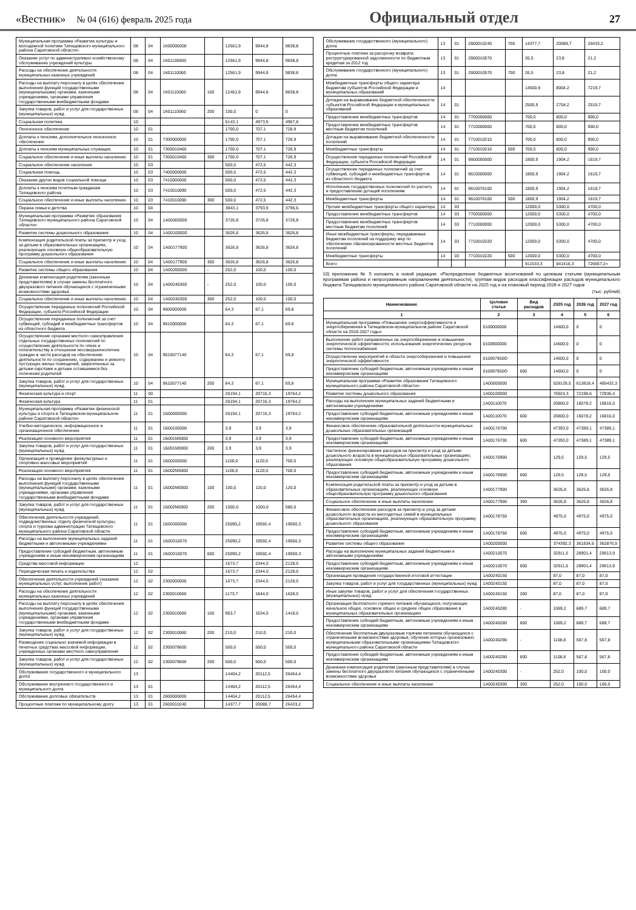«Вестник» № 04 (616) февраль 2025 года Официальный отдел 27
| Муниципальная программа «Развитие культуры и молодежной политики Татищевского муниципального района Саратовской области» | 08 | 04 | 1К00000000 | | 12561,9 | 9944,8 | 9838,8 |
| Оказание услуг по административно-хозяйственному обслуживанию учреждений культуры | 08 | 04 | 1К01100000 | | 12561,9 | 9944,8 | 9838,8 |
| Расходы на обеспечение деятельности муниципальных казенных учреждений | 08 | 04 | 1К01110060 | | 12561,9 | 9944,8 | 9838,8 |
| Расходы на выплату персоналу в целях обеспечения выполнения функций государственными (муниципальными) органами, казенными учреждениями, органами управления государственными внебюджетными фондами | 08 | 04 | 1К01110060 | 100 | 12461,9 | 9944,8 | 9838,8 |
| Закупка товаров, работ и услуг для государственных (муниципальных) нужд | 08 | 04 | 1К01110060 | 200 | 100,0 | 0 | 0 |
| Социальная политика | 10 | | | | 6143,1 | 4973,5 | 4967,8 |
| Пенсионное обеспечение | 10 | 01 | | | 1700,0 | 707,1 | 728,9 |
| Доплаты к пенсиям, дополнительное пенсионное обеспечение | 10 | 01 | 7300000000 | | 1700,0 | 707,1 | 728,9 |
| Доплаты к пенсиям муниципальных служащих | 10 | 01 | 7300010460 | | 1700,0 | 707,1 | 728,9 |
| Социальное обеспечение и иные выплаты населению | 10 | 01 | 7300010460 | 300 | 1700,0 | 707,1 | 728,9 |
| Социальное обеспечение населения | 10 | 03 | | | 500,0 | 472,5 | 442,3 |
| Социальная помощь | 10 | 03 | 7400000000 | | 500,0 | 472,5 | 442,3 |
| Оказание других видов социальной помощи | 10 | 03 | 7410000000 | | 500,0 | 472,5 | 442,3 |
| Доплаты к пенсиям почетным гражданам Татищевского района | 10 | 03 | 7410010090 | | 500,0 | 472,5 | 442,3 |
| Социальное обеспечение и иные выплаты населению | 10 | 03 | 7410010090 | 300 | 500,0 | 472,5 | 442,3 |
| Охрана семьи и детства | 10 | 04 | | | 3943,1 | 3793,9 | 3796,6 |
| Муниципальная программа «Развитие образования Татищевского муниципального района Саратовской области» | 10 | 04 | 1А00000000 | | 3726,8 | 3726,8 | 3726,8 |
| Развитие системы дошкольного образования | 10 | 04 | 1А00100000 | | 3626,8 | 3626,8 | 3626,8 |
| Компенсация родительской платы за присмотр и уход за детьми в образовательных организациях, реализующих основную общеобразовательную программу дошкольного образования | 10 | 04 | 1А00177900 | | 3626,8 | 3626,8 | 3626,8 |
| Социальное обеспечение и иные выплаты населению | 10 | 04 | 1А00177900 | 300 | 3626,8 | 3626,8 | 3626,8 |
| Развитие системы общего образования | 10 | 04 | 1А00200000 | - | 252,0 | 100,0 | 100,0 |
| Денежная компенсация родителям (законным представителям) в случае замены бесплатного двухразового питания обучающихся с ограниченными возможностями здоровья | 10 | 04 | 1А00240300 | - | 252,0 | 100,0 | 100,0 |
| Социальное обеспечение и иные выплаты населению | 10 | 04 | 1А00240300 | 300 | 252,0 | 100,0 | 100,0 |
| Осуществление переданных полномочий Российской Федерации, субъекта Российской Федерации | 10 | 04 | 9600000000 | | 64,3 | 67,1 | 69,8 |
| Осуществление переданных полномочий за счет субвенций, субсидий и межбюджетных трансфертов из областного бюджета | 10 | 04 | 9610000000 | | 64,3 | 67,1 | 69,8 |
| Осуществление органами местного самоуправления отдельных государственных полномочий по осуществлению деятельности по опеке и попечительству в отношении несовершеннолетних граждан в части расходов на обеспечение деятельности по сохранению, содержанию и ремонту пустующих жилых помещений, закрепленных за детьми-сиротами и детьми оставшимися без попечения родителей | 10 | 04 | 9610077140 | | 64,3 | 67,1 | 69,8 |
| Закупка товаров, работ и услуг для государственных (муниципальных) нужд | 10 | 04 | 9610077140 | 200 | 64,3 | 67,1 | 69,8 |
| Физическая культура и спорт | 11 | 00 | | | 26194,1 | 20716,3 | 19764,2 |
| Физическая культура | 11 | 01 | | | 26194,1 | 20716,3 | 19764,2 |
| Муниципальная программа «Развитие физической культуры и спорта в Татищевском муниципальном районе Саратовской области» | 11 | 01 | 1Б00000000 | | 26194,1 | 20716,3 | 19764,2 |
| Учебно-методическое, информационное и организационное обеспечение | 11 | 01 | 1Б00100000 | | 3,9 | 3,9 | 3,9 |
| Реализация основного мероприятия | 11 | 01 | 1Б001М0000 | | 3,9 | 3,9 | 3,9 |
| Закупка товаров, работ и услуг для государственных (муниципальных) нужд | 11 | 01 | 1Б001М0000 | 200 | 3,9 | 3,9 | 3,9 |
| Организация и проведение физкультурных и спортивно-массовых мероприятий | 11 | 01 | 1Б00200000 | | 1100,0 | 1120,0 | 700,0 |
| Реализация основного мероприятия | 11 | 01 | 1Б002М0000 | | 1100,0 | 1120,0 | 700,0 |
| Расходы на выплату персоналу в целях обеспечения выполнения функций государственными (муниципальными) органами, казенными учреждениями, органами управления государственными внебюджетными фондами | 11 | 01 | 1Б002М0000 | 100 | 100,0 | 120,0 | 120,0 |
| Закупка товаров, работ и услуг для государственных (муниципальных) нужд | 11 | 01 | 1Б002М0000 | 200 | 1000,0 | 1000,0 | 580,0 |
| Обеспечение деятельности учреждений, подведомственных отделу физической культуры, спорта и туризма администрации Татищевского муниципального района Саратовской области | 11 | 01 | 1Б00300000 | | 25090,2 | 19592,4 | 19060,3 |
| Расходы на выполнение муниципальных заданий бюджетными и автономными учреждениями | 11 | 01 | 1Б00310070 | | 25090,2 | 19592,4 | 19060,3 |
| Предоставление субсидий бюджетным, автономным учреждениям и иным некоммерческим организациям | 11 | 01 | 1Б00310070 | 600 | 25090,2 | 19592,4 | 19060,3 |
| Средства массовой информации | 12 | | | | 1673,7 | 2344,0 | 2128,0 |
| Периодическая печать и издательства | 12 | 02 | | | 1673,7 | 2344,0 | 2128,0 |
| Обеспечение деятельности учреждений (оказание муниципальных услуг, выполнение работ) | 12 | 02 | 2300000000 | | 1673,7 | 2344,0 | 2128,0 |
| Расходы на обеспечение деятельности муниципальных казенных учреждений | 12 | 02 | 2300010060 | | 1173,7 | 1844,0 | 1628,0 |
| Расходы на выплату персоналу в целях обеспечения выполнения функций государственными (муниципальными) органами, казенными учреждениями, органами управления государственными внебюджетными фондами | 12 | 02 | 2300010060 | 100 | 963,7 | 1634,0 | 1418,0 |
| Закупка товаров, работ и услуг для государственных (муниципальных) нужд | 12 | 02 | 2300010060 | 200 | 210,0 | 210,0 | 210,0 |
| Размещение социально значимой информации в печатных средствах массовой информации, учрежденных органами местного самоуправления | 12 | 02 | 2300078600 | | 500,0 | 500,0 | 500,0 |
| Закупка товаров, работ и услуг для государственных (муниципальных) нужд | 12 | 02 | 2300078600 | 200 | 500,0 | 500,0 | 500,0 |
| Обслуживание государственного и муниципального долга | 13 | | | | 14404,2 | 20112,5 | 26454,4 |
| Обслуживание внутреннего государственного и муниципального долга | 13 | 01 | | | 14404,2 | 20112,5 | 26454,4 |
| Обслуживание долговых обязательств | 13 | 01 | 2600000000 | | 14404,2 | 20112,5 | 26454,4 |
| Процентные платежи по муниципальному долгу | 13 | 01 | 2600010240 | | 14377,7 | 20088,7 | 26433,2 |
| Обслуживание государственного (муниципального) долга | 13 | 01 | 2600010240 | 700 | 14377,7 | 20088,7 | 26433,2 |
| Процентные платежи за рассрочку возврата реструктурированной задолженности по бюджетным кредитам за 2012 год | 13 | 01 | 2600010570 | | 26,5 | 23,8 | 21,2 |
| Обслуживание государственного (муниципального) долга | 13 | 01 | 2600010570 | 700 | 26,5 | 23,8 | 21,2 |
| Межбюджетные трансферты общего характера бюджетам субъектов Российской Федерации и муниципальных образований | 14 | | | | 14500,9 | 8004,2 | 7219,7 |
| Дотации на выравнивание бюджетной обеспеченности субъектов Российской Федерации и муниципальных образований | 14 | 01 | | | 2500,9 | 2704,2 | 2519,7 |
| Предоставление межбюджетных трансфертов | 14 | 01 | 7700000000 | | 700,0 | 800,0 | 900,0 |
| Предоставление межбюджетных трансфертов местным бюджетом поселений | 14 | 01 | 7710000000 | | 700,0 | 800,0 | 900,0 |
| Дотации на выравнивание бюджетной обеспеченности поселений | 14 | 01 | 7710010210 | | 700,0 | 800,0 | 900,0 |
| Межбюджетные трансферты | 14 | 01 | 7710010210 | 500 | 700,0 | 800,0 | 900,0 |
| Осуществление переданных полномочий Российской Федерации, субъекта Российской Федерации | 14 | 01 | 9600000000 | | 1800,9 | 1904,2 | 1619,7 |
| Осуществление переданных полномочий за счет субвенций, субсидий и межбюджетных трансфертов из областного бюджета | 14 | 01 | 9610000000 | | 1800,9 | 1904,2 | 1619,7 |
| Исполнение государственных полномочий по расчету и предоставлению дотаций поселениям | 14 | 01 | 9610076100 | | 1800,9 | 1904,2 | 1619,7 |
| Межбюджетные трансферты | 14 | 01 | 9610076100 | 500 | 1800,9 | 1904,2 | 1619,7 |
| Прочие межбюджетные трансферты общего характера | 14 | 03 | | | 12000,0 | 5300,0 | 4700,0 |
| Предоставление межбюджетных трансфертов | 14 | 03 | 7700000000 | | 12000,0 | 5300,0 | 4700,0 |
| Предоставление межбюджетных трансфертов местным бюджетам поселений | 14 | 03 | 7710000000 | | 12000,0 | 5300,0 | 4700,0 |
| Иные межбюджетные трансферты, передаваемые бюджетам поселений на поддержку мер по обеспечению сбалансированности местных бюджетов поселений | 14 | 03 | 7710010220 | | 12000,0 | 5300,0 | 4700,0 |
| Межбюджетные трансферты | 14 | 03 | 7710010220 | 500 | 12000,0 | 5300,0 | 4700,0 |
| Всего | | | | | 911533,3 | 841416,3 | 726657,2» |
10) приложение № 5 изложить в новой редакции: «Распределение бюджетных ассигнований по целевым статьям (муниципальным программам района и непрограммным направлениям деятельности), группам видов расходов классификации расходов муниципального бюджета Татищевского муниципального района Саратовской области на 2025 год и на плановый период 2026 и 2027 годов
(тыс. рублей)
| Наименование | Целевая статья | Вид расходов | 2025 год | 2026 год | 2027 год |
| --- | --- | --- | --- | --- | --- |
| 1 | 2 | 3 | 4 | 5 | 6 |
| Муниципальная программа «Повышение энергоэффективности и энергосбережения в Татищевском муниципальном районе Саратовской области на 2018-2027 годы» | 0100000000 | | 14600,0 | 0 | 0 |
| Выполнение работ направленных на энергосбережение и повышение энергетической эффективности, использования энергетических ресурсов системы теплоснабжения | 0100900000 | | 14600,0 | 0 | 0 |
| Осуществление мероприятий в области энергосбережения и повышения энергетической эффективности | 010097950О | | 14600,0 | 0 | 0 |
| Предоставление субсидий бюджетным, автономным учреждениям и иным некоммерческим организациям | 010097950О | 600 | 14600,0 | 0 | 0 |
| Муниципальная программа «Развитие образования Татищевского муниципального района Саратовской области» | 1А00000000 | | 528129,5 | 613818,4 | 485432,3 |
| Развитие системы дошкольного образования | 1А00100000 | | 76924,3 | 72198,6 | 72936,4 |
| Расходы на выполнение муниципальных заданий бюджетными и автономными учреждениями | 1А00110070 | | 20800,0 | 16078,2 | 16816,0 |
| Предоставление субсидий бюджетным, автономным учреждениям и иным некоммерческим организациям | 1А00110070 | 600 | 20800,0 | 16078,2 | 16816,0 |
| Финансовое обеспечение образовательной деятельности муниципальных дошкольных образовательных организаций | 1А00176700 | | 47393,0 | 47389,1 | 47389,1 |
| Предоставление субсидий бюджетным, автономным учреждениям и иным некоммерческим организациям | 1А00176700 | 600 | 47393,0 | 47389,1 | 47389,1 |
| Частичное финансирование расходов на присмотр и уход за детьми дошкольного возраста в муниципальных образовательных организациях, реализующих основную общеобразовательную программу дошкольного образования | 1А00176900 | | 129,5 | 129,5 | 129,5 |
| Предоставление субсидий бюджетным, автономным учреждениям и иным некоммерческим организациям | 1А00176900 | 600 | 129,5 | 129,5 | 129,5 |
| Компенсация родительской платы за присмотр и уход за детьми в образовательных организациях, реализующих основную общеобразовательную программу дошкольного образования | 1А00177900 | | 3626,8 | 3626,8 | 3626,8 |
| Социальное обеспечение и иные выплаты населению | 1А00177900 | 300 | 3626,8 | 3626,8 | 3626,8 |
| Финансовое обеспечение расходов за присмотр и уход за детьми дошкольного возраста из многодетных семей в муниципальных образовательных организациях, реализующих образовательную программу дошкольного образования | 1А00178750 | | 4975,0 | 4975,0 | 4975,0 |
| Предоставление субсидий бюджетным, автономным учреждениям и иным некоммерческим организациям | 1А00178750 | 600 | 4975,0 | 4975,0 | 4975,0 |
| Развитие системы общего образования | 1А00200000 | | 374392,3 | 361834,6 | 362876,9 |
| Расходы на выполнение муниципальных заданий бюджетными и автономными учреждениями | 1А00210070 | | 32911,5 | 28901,4 | 29613,9 |
| Предоставление субсидий бюджетным, автономным учреждениям и иным некоммерческим организациям | 1А00210070 | 600 | 32911,5 | 28901,4 | 29613,9 |
| Организация проведения государственной итоговой аттестации | 1А00240150 | | 87,0 | 87,0 | 87,0 |
| Закупка товаров, работ и услуг для государственных (муниципальных) нужд | 1А00240150 | | 87,0 | 87,0 | 87,0 |
| Иные закупки товаров, работ и услуг для обеспечения государственных (муниципальных) нужд | 1А00240150 | 200 | 87,0 | 87,0 | 87,0 |
| Организация бесплатного горячего питания обучающихся, получающих начальное общее, основное общее и среднее общее образование в муниципальных образовательных организациях | 1А00240280 | - | 1069,2 | 689,7 | 689,7 |
| Предоставление субсидий бюджетным, автономным учреждениям и иным некоммерческим организациям | 1А00240280 | 600 | 1069,2 | 689,7 | 689,7 |
| Обеспечение бесплатным двухразовым горячим питанием обучающихся с ограниченными возможностями здоровья, обучение которых организовано муниципальными образовательными организациями Татищевского муниципального района Саратовской области | 1А00240290 | - | 1108,8 | 567,8 | 567,8 |
| Предоставление субсидий бюджетным, автономным учреждениям и иным некоммерческим организациям | 1А00240290 | 600 | 1108,8 | 567,8 | 567,8 |
| Денежная компенсация родителям (законным представителям) в случае замены бесплатного двухразового питания обучающихся с ограниченными возможностями здоровья | 1А00240300 | - | 252,0 | 100,0 | 100,0 |
| Социальное обеспечение и иные выплаты населению | 1А00240300 | 300 | 252,0 | 100,0 | 100,0 |